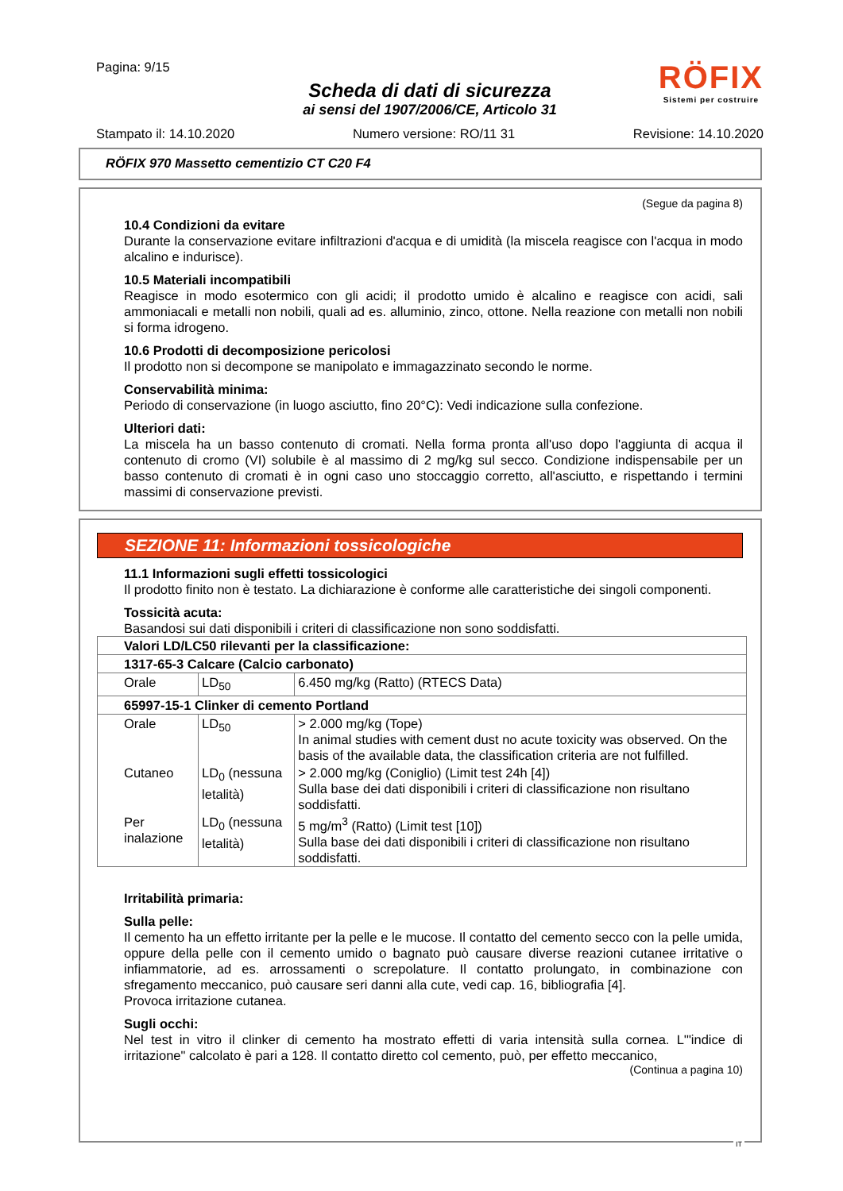Pagina: 9/15
RÖFIX
Sistemi per costruire
Scheda di dati di sicurezza
ai sensi del 1907/2006/CE, Articolo 31
Stampato il: 14.10.2020 Numero versione: RO/11 31 Revisione: 14.10.2020
RÖFIX 970 Massetto cementizio CT C20 F4
(Segue da pagina 8)
10.4 Condizioni da evitare
Durante la conservazione evitare infiltrazioni d'acqua e di umidità (la miscela reagisce con l'acqua in modo alcalino e indurisce).
10.5 Materiali incompatibili
Reagisce in modo esotermico con gli acidi; il prodotto umido è alcalino e reagisce con acidi, sali ammoniacali e metalli non nobili, quali ad es. alluminio, zinco, ottone. Nella reazione con metalli non nobili si forma idrogeno.
10.6 Prodotti di decomposizione pericolosi
Il prodotto non si decompone se manipolato e immagazzinato secondo le norme.
Conservabilità minima:
Periodo di conservazione (in luogo asciutto, fino 20°C): Vedi indicazione sulla confezione.
Ulteriori dati:
La miscela ha un basso contenuto di cromati. Nella forma pronta all'uso dopo l'aggiunta di acqua il contenuto di cromo (VI) solubile è al massimo di 2 mg/kg sul secco. Condizione indispensabile per un basso contenuto di cromati è in ogni caso uno stoccaggio corretto, all'asciutto, e rispettando i termini massimi di conservazione previsti.
SEZIONE 11: Informazioni tossicologiche
11.1 Informazioni sugli effetti tossicologici
Il prodotto finito non è testato. La dichiarazione è conforme alle caratteristiche dei singoli componenti.
Tossicità acuta:
Basandosi sui dati disponibili i criteri di classificazione non sono soddisfatti.
| Valori LD/LC50 rilevanti per la classificazione: | | |
| 1317-65-3 Calcare (Calcio carbonato) | | |
| Orale | LD<sub>50</sub> | 6.450 mg/kg (Ratto) (RTECS Data) |
| 65997-15-1 Clinker di cemento Portland | | |
| Orale | LD<sub>50</sub> | > 2.000 mg/kg (Tope) In animal studies with cement dust no acute toxicity was observed. On the basis of the available data, the classification criteria are not fulfilled. |
| Cutaneo | LD<sub>0</sub> (nessuna letalità) | > 2.000 mg/kg (Coniglio) (Limit test 24h [4]) Sulla base dei dati disponibili i criteri di classificazione non risultano soddisfatti. |
| Per inalazione | LD<sub>0</sub> (nessuna letalità) | 5 mg/m<sup>3</sup> (Ratto) (Limit test [10]) Sulla base dei dati disponibili i criteri di classificazione non risultano soddisfatti. |
Irritabilità primaria:
Sulla pelle:
Il cemento ha un effetto irritante per la pelle e le mucose. Il contatto del cemento secco con la pelle umida, oppure della pelle con il cemento umido o bagnato può causare diverse reazioni cutanee irritative o infiammatorie, ad es. arrossamenti o screpolature. Il contatto prolungato, in combinazione con sfregamento meccanico, può causare seri danni alla cute, vedi cap. 16, bibliografia [4].
Provoca irritazione cutanea.
Sugli occhi:
Nel test in vitro il clinker di cemento ha mostrato effetti di varia intensità sulla cornea. L'"indice di irritazione" calcolato è pari a 128. Il contatto diretto col cemento, può, per effetto meccanico,
(Continua a pagina 10)
IT